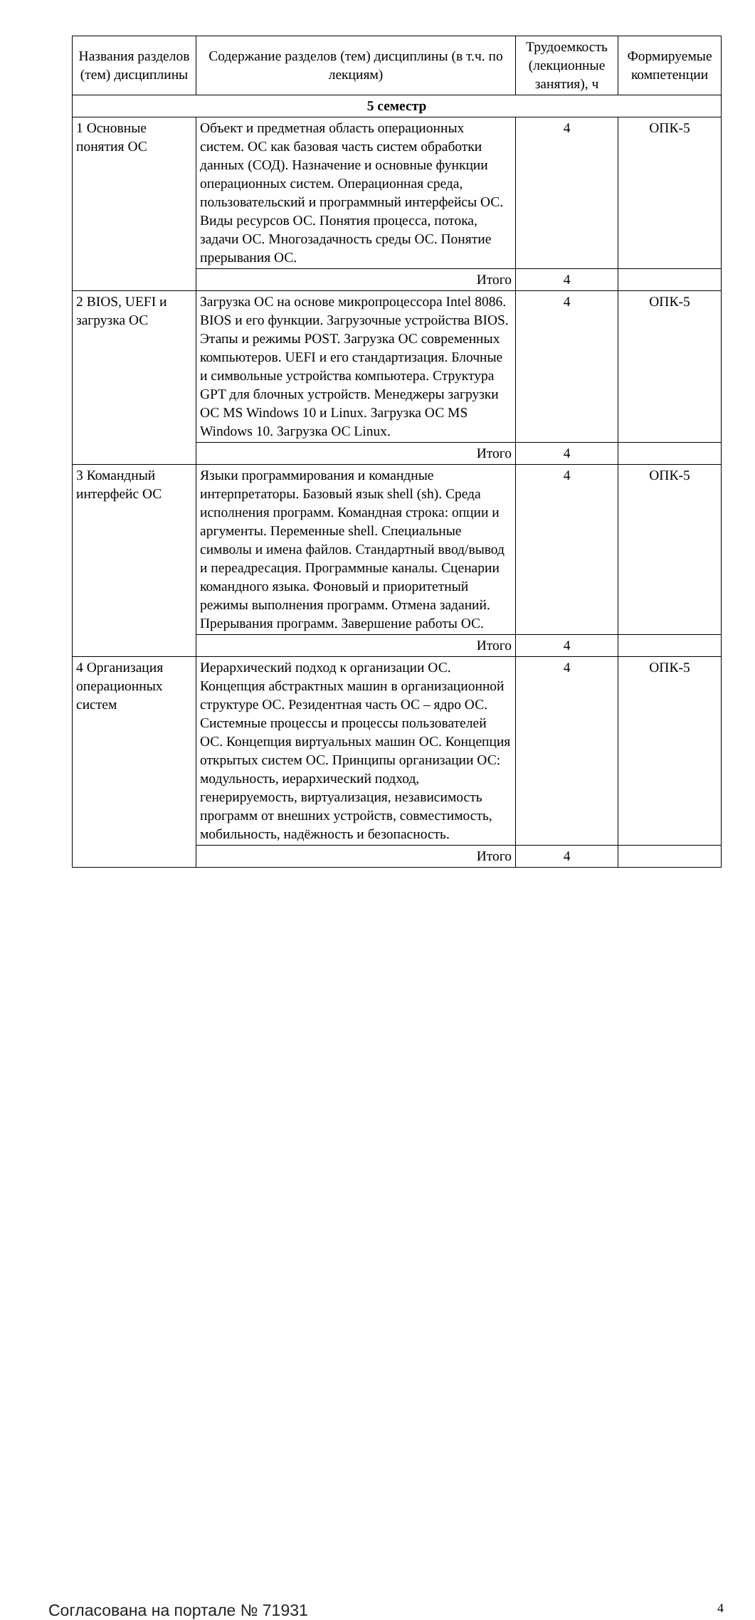| Названия разделов (тем) дисциплины | Содержание разделов (тем) дисциплины (в т.ч. по лекциям) | Трудоемкость (лекционные занятия), ч | Формируемые компетенции |
| --- | --- | --- | --- |
| 5 семестр | | | |
| 1 Основные понятия ОС | Объект и предметная область операционных систем. ОС как базовая часть систем обработки данных (СОД). Назначение и основные функции операционных систем. Операционная среда, пользовательский и программный интерфейсы ОС. Виды ресурсов ОС. Понятия процесса, потока, задачи ОС. Многозадачность среды ОС. Понятие прерывания ОС. | 4 | ОПК-5 |
| | Итого | 4 | |
| 2 BIOS, UEFI и загрузка ОС | Загрузка ОС на основе микропроцессора Intel 8086. BIOS и его функции. Загрузочные устройства BIOS. Этапы и режимы POST. Загрузка ОС современных компьютеров. UEFI и его стандартизация. Блочные и символьные устройства компьютера. Структура GPT для блочных устройств. Менеджеры загрузки ОС MS Windows 10 и Linux. Загрузка ОС MS Windows 10. Загрузка ОС Linux. | 4 | ОПК-5 |
| | Итого | 4 | |
| 3 Командный интерфейс ОС | Языки программирования и командные интерпретаторы. Базовый язык shell (sh). Среда исполнения программ. Командная строка: опции и аргументы. Переменные shell. Специальные символы и имена файлов. Стандартный ввод/вывод и переадресация. Программные каналы. Сценарии командного языка. Фоновый и приоритетный режимы выполнения программ. Отмена заданий. Прерывания программ. Завершение работы ОС. | 4 | ОПК-5 |
| | Итого | 4 | |
| 4 Организация операционных систем | Иерархический подход к организации ОС. Концепция абстрактных машин в организационной структуре ОС. Резидентная часть ОС – ядро ОС. Системные процессы и процессы пользователей ОС. Концепция виртуальных машин ОС. Концепция открытых систем ОС. Принципы организации ОС: модульность, иерархический подход, генерируемость, виртуализация, независимость программ от внешних устройств, совместимость, мобильность, надёжность и безопасность. | 4 | ОПК-5 |
| | Итого | 4 | |
Согласована на портале № 71931 4